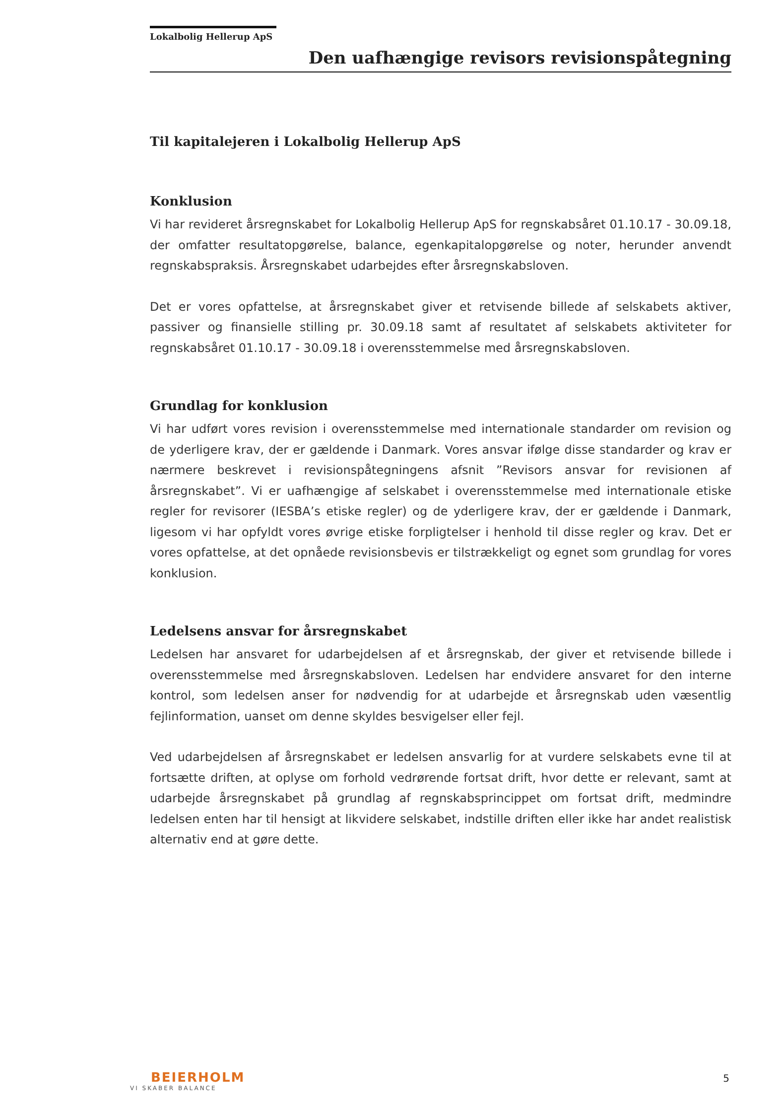Lokalbolig Hellerup ApS
Den uafhængige revisors revisionspåtegning
Til kapitalejeren i Lokalbolig Hellerup ApS
Konklusion
Vi har revideret årsregnskabet for Lokalbolig Hellerup ApS for regnskabsåret 01.10.17 - 30.09.18, der omfatter resultatopgørelse, balance, egenkapitalopgørelse og noter, herunder anvendt regnskabspraksis. Årsregnskabet udarbejdes efter årsregnskabsloven.
Det er vores opfattelse, at årsregnskabet giver et retvisende billede af selskabets aktiver, passiver og finansielle stilling pr. 30.09.18 samt af resultatet af selskabets aktiviteter for regnskabsåret 01.10.17 - 30.09.18 i overensstemmelse med årsregnskabsloven.
Grundlag for konklusion
Vi har udført vores revision i overensstemmelse med internationale standarder om revision og de yderligere krav, der er gældende i Danmark. Vores ansvar ifølge disse standarder og krav er nærmere beskrevet i revisionspåtegningens afsnit ”Revisors ansvar for revisionen af årsregnskabet”. Vi er uafhængige af selskabet i overensstemmelse med internationale etiske regler for revisorer (IESBA’s etiske regler) og de yderligere krav, der er gældende i Danmark, ligesom vi har opfyldt vores øvrige etiske forpligtelser i henhold til disse regler og krav. Det er vores opfattelse, at det opnåede revisionsbevis er tilstrækkeligt og egnet som grundlag for vores konklusion.
Ledelsens ansvar for årsregnskabet
Ledelsen har ansvaret for udarbejdelsen af et årsregnskab, der giver et retvisende billede i overensstemmelse med årsregnskabsloven. Ledelsen har endvidere ansvaret for den interne kontrol, som ledelsen anser for nødvendig for at udarbejde et årsregnskab uden væsentlig fejlinformation, uanset om denne skyldes besvigelser eller fejl.
Ved udarbejdelsen af årsregnskabet er ledelsen ansvarlig for at vurdere selskabets evne til at fortsætte driften, at oplyse om forhold vedrørende fortsat drift, hvor dette er relevant, samt at udarbejde årsregnskabet på grundlag af regnskabsprincippet om fortsat drift, medmindre ledelsen enten har til hensigt at likvidere selskabet, indstille driften eller ikke har andet realistisk alternativ end at gøre dette.
BEIERHOLM
VI SKABER BALANCE
5